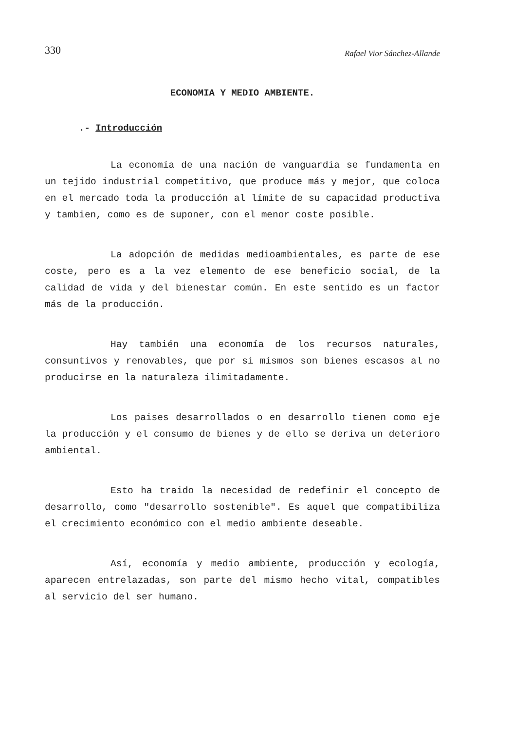330 Rafael Vior Sánchez-Allande
ECONOMIA Y MEDIO AMBIENTE.
.- Introducción
La economía de una nación de vanguardia se fundamenta en un tejido industrial competitivo, que produce más y mejor, que coloca en el mercado toda la producción al límite de su capacidad productiva y tambien, como es de suponer, con el menor coste posible.
La adopción de medidas medioambientales, es parte de ese coste, pero es a la vez elemento de ese beneficio social, de la calidad de vida y del bienestar común. En este sentido es un factor más de la producción.
Hay también una economía de los recursos naturales, consuntivos y renovables, que por si mísmos son bienes escasos al no producirse en la naturaleza ilimitadamente.
Los paises desarrollados o en desarrollo tienen como eje la producción y el consumo de bienes y de ello se deriva un deterioro ambiental.
Esto ha traido la necesidad de redefinir el concepto de desarrollo, como "desarrollo sostenible". Es aquel que compatibiliza el crecimiento económico con el medio ambiente deseable.
Así, economía y medio ambiente, producción y ecología, aparecen entrelazadas, son parte del mismo hecho vital, compatibles al servicio del ser humano.